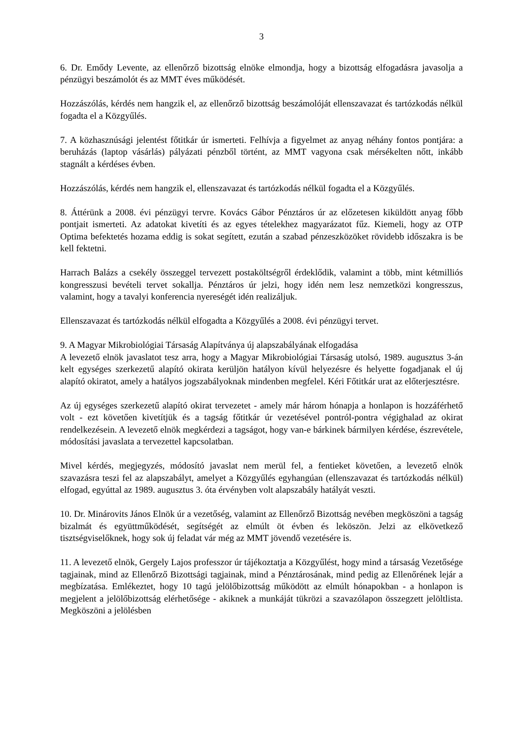3
6. Dr. Emődy Levente, az ellenőrző bizottság elnöke elmondja, hogy a bizottság elfogadásra javasolja a pénzügyi beszámolót és az MMT éves működését.
Hozzászólás, kérdés nem hangzik el, az ellenőrző bizottság beszámolóját ellenszavazat és tartózkodás nélkül fogadta el a Közgyűlés.
7. A közhasznúsági jelentést főtitkár úr ismerteti. Felhívja a figyelmet az anyag néhány fontos pontjára: a beruházás (laptop vásárlás) pályázati pénzből történt, az MMT vagyona csak mérsékelten nőtt, inkább stagnált a kérdéses évben.
Hozzászólás, kérdés nem hangzik el, ellenszavazat és tartózkodás nélkül fogadta el a Közgyűlés.
8. Áttérünk a 2008. évi pénzügyi tervre. Kovács Gábor Pénztáros úr az előzetesen kiküldött anyag főbb pontjait ismerteti. Az adatokat kivetíti és az egyes tételekhez magyarázatot fűz. Kiemeli, hogy az OTP Optima befektetés hozama eddig is sokat segített, ezután a szabad pénzeszközöket rövidebb időszakra is be kell fektetni.
Harrach Balázs a csekély összeggel tervezett postaköltségről érdeklődik, valamint a több, mint kétmilliós kongresszusi bevételi tervet sokallja. Pénztáros úr jelzi, hogy idén nem lesz nemzetközi kongresszus, valamint, hogy a tavalyi konferencia nyereségét idén realizáljuk.
Ellenszavazat és tartózkodás nélkül elfogadta a Közgyűlés a 2008. évi pénzügyi tervet.
9. A Magyar Mikrobiológiai Társaság Alapítványa új alapszabályának elfogadása
A levezető elnök javaslatot tesz arra, hogy a Magyar Mikrobiológiai Társaság utolsó, 1989. augusztus 3-án kelt egységes szerkezetű alapító okirata kerüljön hatályon kívül helyezésre és helyette fogadjanak el új alapító okiratot, amely a hatályos jogszabályoknak mindenben megfelel. Kéri Főtitkár urat az előterjesztésre.
Az új egységes szerkezetű alapító okirat tervezetet - amely már három hónapja a honlapon is hozzáférhető volt - ezt követően kivetítjük és a tagság főtitkár úr vezetésével pontról-pontra végighalad az okirat rendelkezésein. A levezető elnök megkérdezi a tagságot, hogy van-e bárkinek bármilyen kérdése, észrevétele, módosítási javaslata a tervezettel kapcsolatban.
Mivel kérdés, megjegyzés, módosító javaslat nem merül fel, a fentieket követően, a levezető elnök szavazásra teszi fel az alapszabályt, amelyet a Közgyűlés egyhangúan (ellenszavazat és tartózkodás nélkül) elfogad, egyúttal az 1989. augusztus 3. óta érvényben volt alapszabály hatályát veszti.
10. Dr. Minárovits János Elnök úr a vezetőség, valamint az Ellenőrző Bizottság nevében megköszöni a tagság bizalmát és együttműködését, segítségét az elmúlt öt évben és leköszön. Jelzi az elkövetkező tisztségviselőknek, hogy sok új feladat vár még az MMT jövendő vezetésére is.
11. A levezető elnök, Gergely Lajos professzor úr tájékoztatja a Közgyűlést, hogy mind a társaság Vezetősége tagjainak, mind az Ellenőrző Bizottsági tagjainak, mind a Pénztárosának, mind pedig az Ellenőrének lejár a megbízatása. Emlékeztet, hogy 10 tagú jelölőbizottság működött az elmúlt hónapokban - a honlapon is megjelent a jelölőbizottság elérhetősége - akiknek a munkáját tükrözi a szavazólapon összegzett jelöltlista. Megköszöni a jelölésben